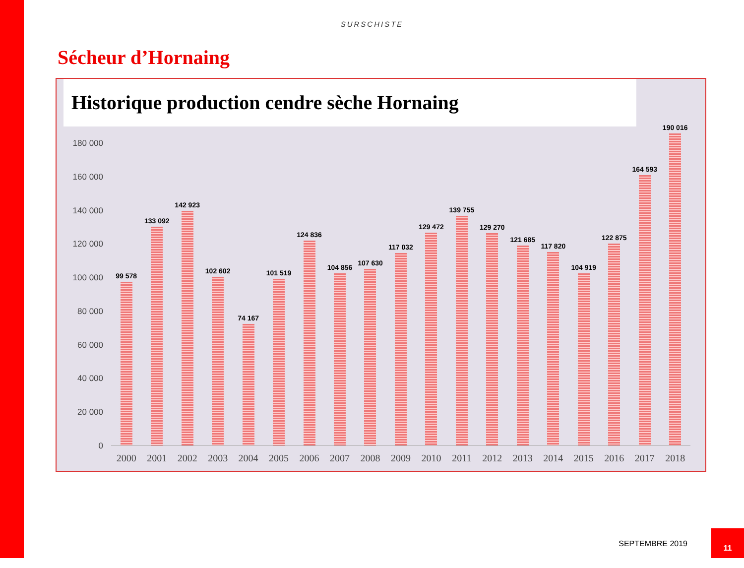SURSCHISTE
Sécheur d’Hornaing
Historique production cendre sèche Hornaing
180 000
160 000
140 000
120 000
100 000
80 000
60 000
40 000
20 000
0
99 578
133 092
142 923
102 602
74 167
101 519
124 836
104 856
107 630
117 032
129 472
139 755
129 270
121 685
117 820
104 919
122 875
164 593
190 016
2000 2001 2002 2003 2004 2005 2006 2007 2008 2009 2010 2011 2012 2013 2014 2015 2016 2017 2018
SEPTEMBRE 2019
11